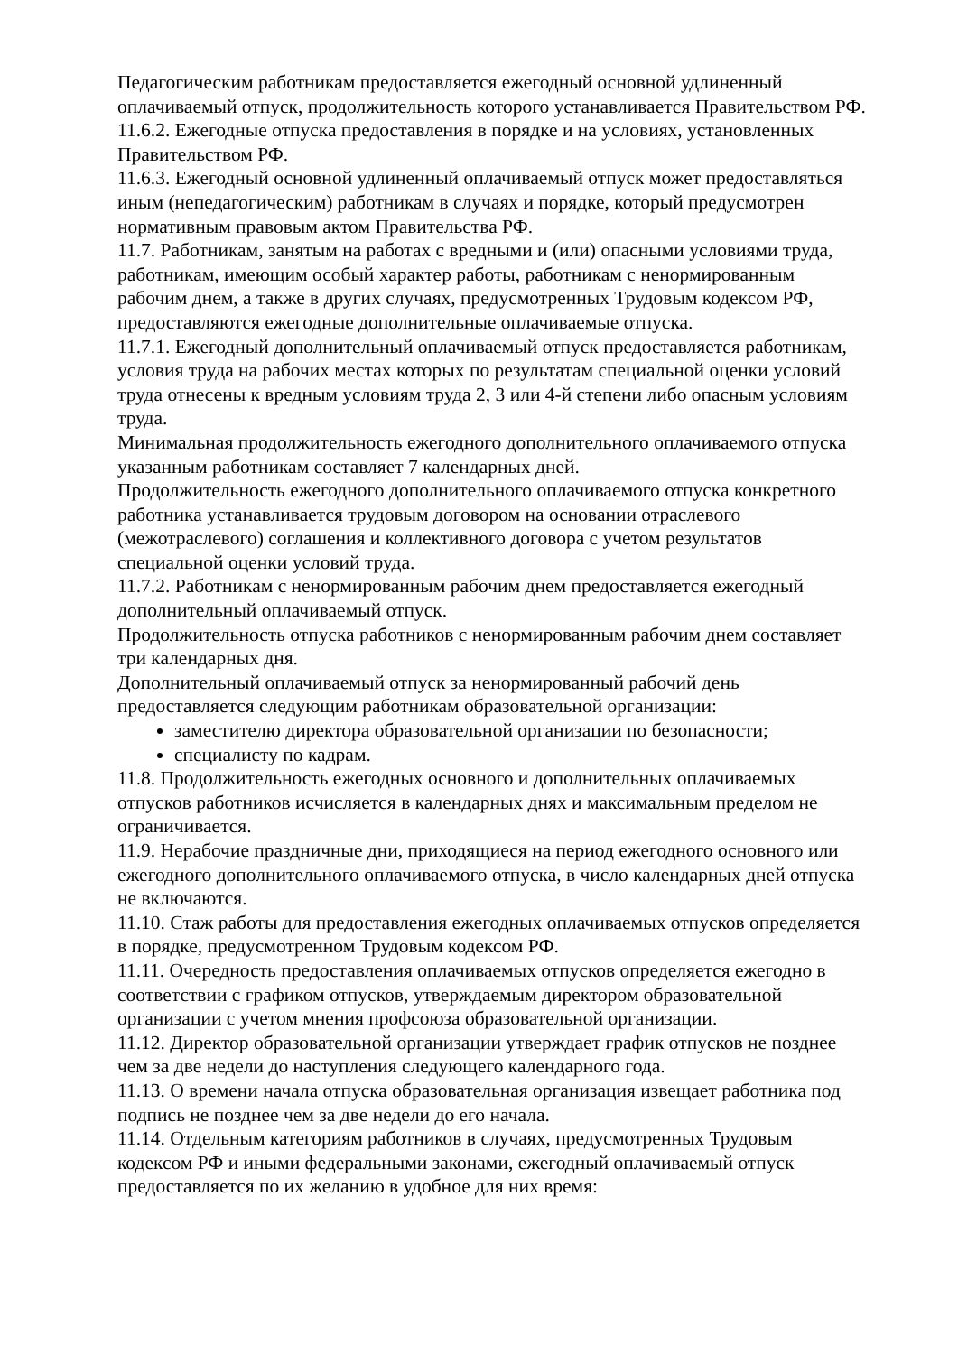Педагогическим работникам предоставляется ежегодный основной удлиненный оплачиваемый отпуск, продолжительность которого устанавливается Правительством РФ.
11.6.2. Ежегодные отпуска предоставления в порядке и на условиях, установленных Правительством РФ.
11.6.3. Ежегодный основной удлиненный оплачиваемый отпуск может предоставляться иным (непедагогическим) работникам в случаях и порядке, который предусмотрен нормативным правовым актом Правительства РФ.
11.7. Работникам, занятым на работах с вредными и (или) опасными условиями труда, работникам, имеющим особый характер работы, работникам с ненормированным рабочим днем, а также в других случаях, предусмотренных Трудовым кодексом РФ, предоставляются ежегодные дополнительные оплачиваемые отпуска.
11.7.1. Ежегодный дополнительный оплачиваемый отпуск предоставляется работникам, условия труда на рабочих местах которых по результатам специальной оценки условий труда отнесены к вредным условиям труда 2, 3 или 4-й степени либо опасным условиям труда.
Минимальная продолжительность ежегодного дополнительного оплачиваемого отпуска указанным работникам составляет 7 календарных дней.
Продолжительность ежегодного дополнительного оплачиваемого отпуска конкретного работника устанавливается трудовым договором на основании отраслевого (межотраслевого) соглашения и коллективного договора с учетом результатов специальной оценки условий труда.
11.7.2. Работникам с ненормированным рабочим днем предоставляется ежегодный дополнительный оплачиваемый отпуск.
Продолжительность отпуска работников с ненормированным рабочим днем составляет три календарных дня.
Дополнительный оплачиваемый отпуск за ненормированный рабочий день предоставляется следующим работникам образовательной организации:
заместителю директора образовательной организации по безопасности;
специалисту по кадрам.
11.8. Продолжительность ежегодных основного и дополнительных оплачиваемых отпусков работников исчисляется в календарных днях и максимальным пределом не ограничивается.
11.9. Нерабочие праздничные дни, приходящиеся на период ежегодного основного или ежегодного дополнительного оплачиваемого отпуска, в число календарных дней отпуска не включаются.
11.10. Стаж работы для предоставления ежегодных оплачиваемых отпусков определяется в порядке, предусмотренном Трудовым кодексом РФ.
11.11. Очередность предоставления оплачиваемых отпусков определяется ежегодно в соответствии с графиком отпусков, утверждаемым директором образовательной организации с учетом мнения профсоюза образовательной организации.
11.12. Директор образовательной организации утверждает график отпусков не позднее чем за две недели до наступления следующего календарного года.
11.13. О времени начала отпуска образовательная организация извещает работника под подпись не позднее чем за две недели до его начала.
11.14. Отдельным категориям работников в случаях, предусмотренных Трудовым кодексом РФ и иными федеральными законами, ежегодный оплачиваемый отпуск предоставляется по их желанию в удобное для них время: